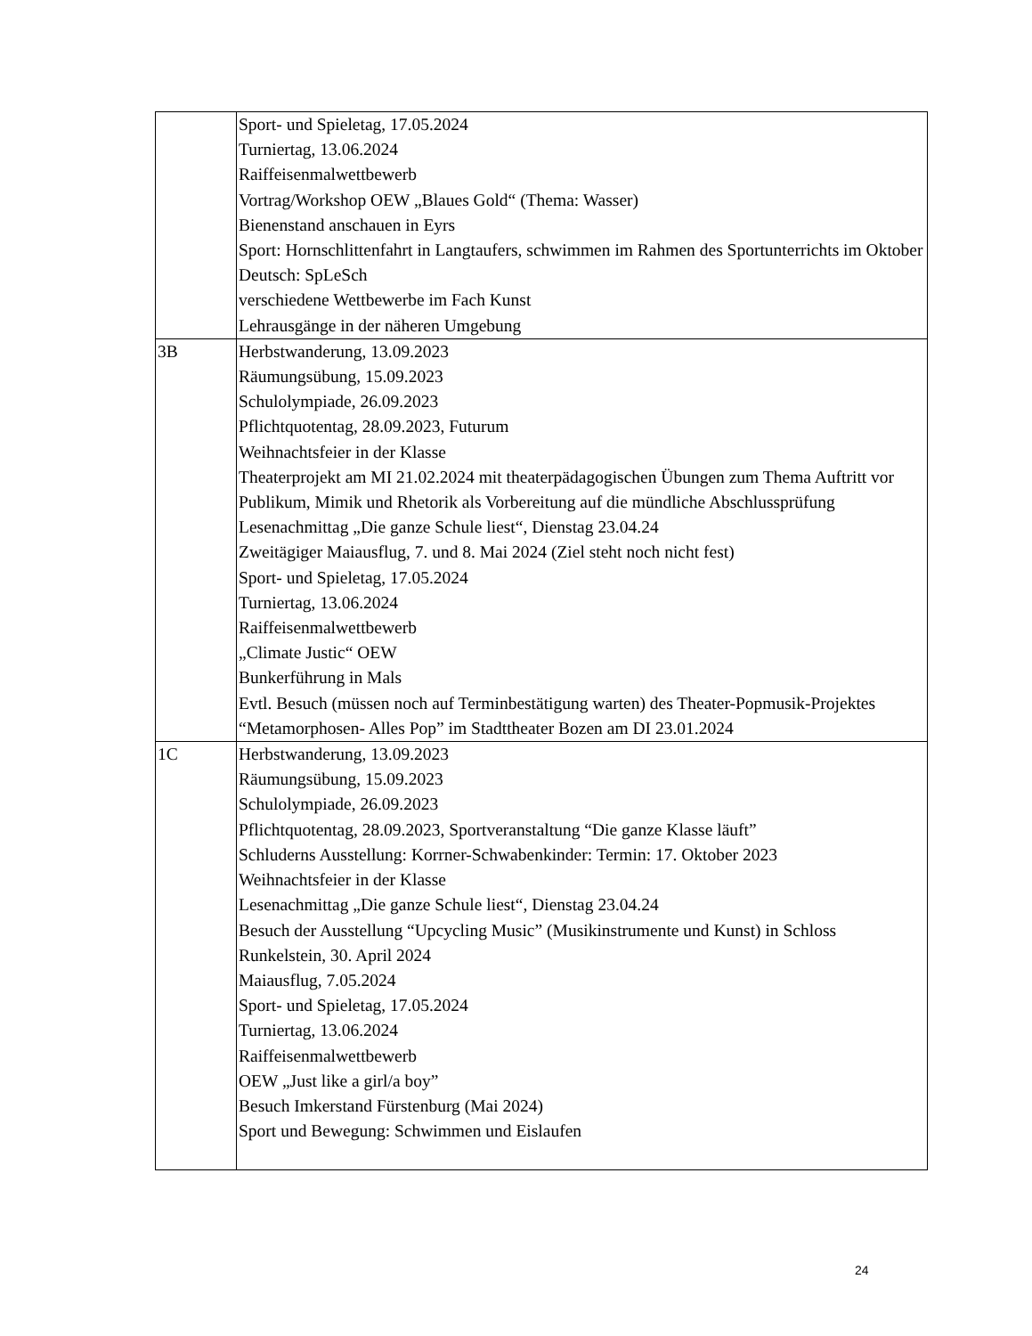| | Sport- und Spieletag, 17.05.2024 Turniertag, 13.06.2024 Raiffeisenmalwettbewerb Vortrag/Workshop OEW „Blaues Gold“ (Thema: Wasser) Bienenstand anschauen in Eyrs Sport: Hornschlittenfahrt in Langtaufers, schwimmen im Rahmen des Sportunterrichts im Oktober Deutsch: SpLeSch verschiedene Wettbewerbe im Fach Kunst Lehrausgänge in der näheren Umgebung |
| 3B | Herbstwanderung, 13.09.2023 Räumungsübung, 15.09.2023 Schulolympiade, 26.09.2023 Pflichtquotentag, 28.09.2023, Futurum Weihnachtsfeier in der Klasse Theaterprojekt am MI 21.02.2024 mit theaterpädagogischen Übungen zum Thema Auftritt vor Publikum, Mimik und Rhetorik als Vorbereitung auf die mündliche Abschlussprüfung Lesenachmittag „Die ganze Schule liest“, Dienstag 23.04.24 Zweitägiger Maiausflug, 7. und 8. Mai 2024 (Ziel steht noch nicht fest) Sport- und Spieletag, 17.05.2024 Turniertag, 13.06.2024 Raiffeisenmalwettbewerb „Climate Justic“ OEW Bunkerführung in Mals Evtl. Besuch (müssen noch auf Terminbestätigung warten) des Theater-Popmusik-Projektes “Metamorphosen- Alles Pop” im Stadttheater Bozen am DI 23.01.2024 |
| 1C | Herbstwanderung, 13.09.2023 Räumungsübung, 15.09.2023 Schulolympiade, 26.09.2023 Pflichtquotentag, 28.09.2023, Sportveranstaltung “Die ganze Klasse läuft” Schluderns Ausstellung: Korrner-Schwabenkinder: Termin: 17. Oktober 2023 Weihnachtsfeier in der Klasse Lesenachmittag „Die ganze Schule liest“, Dienstag 23.04.24 Besuch der Ausstellung “Upcycling Music” (Musikinstrumente und Kunst) in Schloss Runkelstein, 30. April 2024 Maiausflug, 7.05.2024 Sport- und Spieletag, 17.05.2024 Turniertag, 13.06.2024 Raiffeisenmalwettbewerb OEW „Just like a girl/a boy” Besuch Imkerstand Fürstenburg (Mai 2024) Sport und Bewegung: Schwimmen und Eislaufen |
24